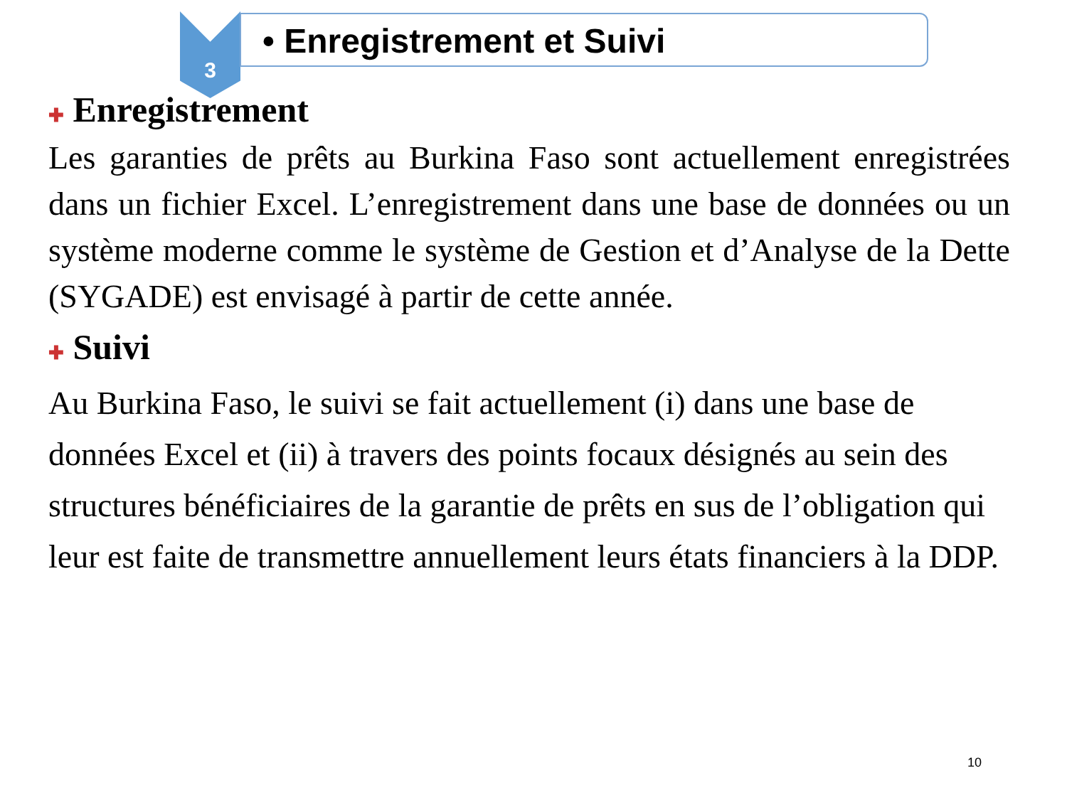3
• Enregistrement et Suivi
✚ Enregistrement
Les garanties de prêts au Burkina Faso sont actuellement enregistrées dans un fichier Excel. L’enregistrement dans une base de données ou un système moderne comme le système de Gestion et d’Analyse de la Dette (SYGADE) est envisagé à partir de cette année.
✚ Suivi
Au Burkina Faso, le suivi se fait actuellement (i) dans une base de données Excel et (ii) à travers des points focaux désignés au sein des structures bénéficiaires de la garantie de prêts en sus de l’obligation qui leur est faite de transmettre annuellement leurs états financiers à la DDP.
10